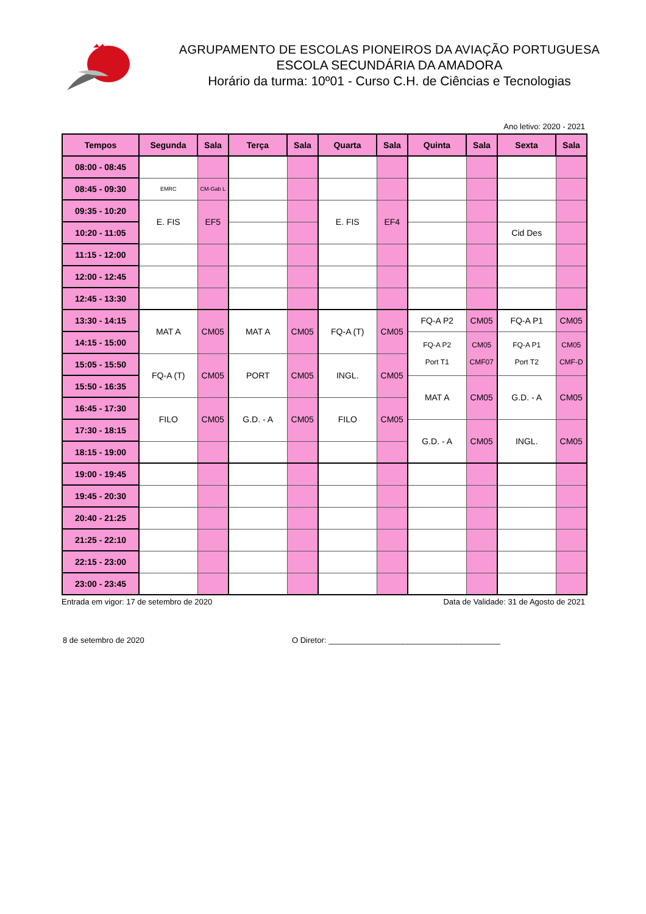AGRUPAMENTO DE ESCOLAS PIONEIROS DA AVIAÇÃO PORTUGUESA
ESCOLA SECUNDÁRIA DA AMADORA
Horário da turma: 10º01 - Curso C.H. de Ciências e Tecnologias
Ano letivo: 2020 - 2021
| Tempos | Segunda | Sala | Terça | Sala | Quarta | Sala | Quinta | Sala | Sexta | Sala |
| --- | --- | --- | --- | --- | --- | --- | --- | --- | --- | --- |
| 08:00 - 08:45 | | | | | | | | | | |
| 08:45 - 09:30 | EMRC | CM-Gab L | | | | | | | | |
| 09:35 - 10:20 | E. FIS | EF5 | | | E. FIS | EF4 | | | | |
| 10:20 - 11:05 | | | | | | | | | Cid Des | |
| 11:15 - 12:00 | | | | | | | | | | |
| 12:00 - 12:45 | | | | | | | | | | |
| 12:45 - 13:30 | | | | | | | | | | |
| 13:30 - 14:15 | MAT A | CM05 | MAT A | CM05 | FQ-A (T) | CM05 | FQ-A P2 | CM05 | FQ-A P1 | CM05 |
| 14:15 - 15:00 | | | | | | | FQ-A P2 Port T1 | CM05 CMF07 | FQ-A P1 Port T2 | CM05 CMF-D |
| 15:05 - 15:50 | FQ-A (T) | CM05 | PORT | CM05 | INGL. | CM05 | | | | |
| 15:50 - 16:35 | | | | | | | MAT A | CM05 | G.D. - A | CM05 |
| 16:45 - 17:30 | FILO | CM05 | G.D. - A | CM05 | FILO | CM05 | | | | |
| 17:30 - 18:15 | | | | | | | G.D. - A | CM05 | INGL. | CM05 |
| 18:15 - 19:00 | | | | | | | | | | |
| 19:00 - 19:45 | | | | | | | | | | |
| 19:45 - 20:30 | | | | | | | | | | |
| 20:40 - 21:25 | | | | | | | | | | |
| 21:25 - 22:10 | | | | | | | | | | |
| 22:15 - 23:00 | | | | | | | | | | |
| 23:00 - 23:45 | | | | | | | | | | |
Entrada em vigor: 17 de setembro de 2020 Data de Validade: 31 de Agosto de 2021
8 de setembro de 2020 O Diretor: _______________________________________